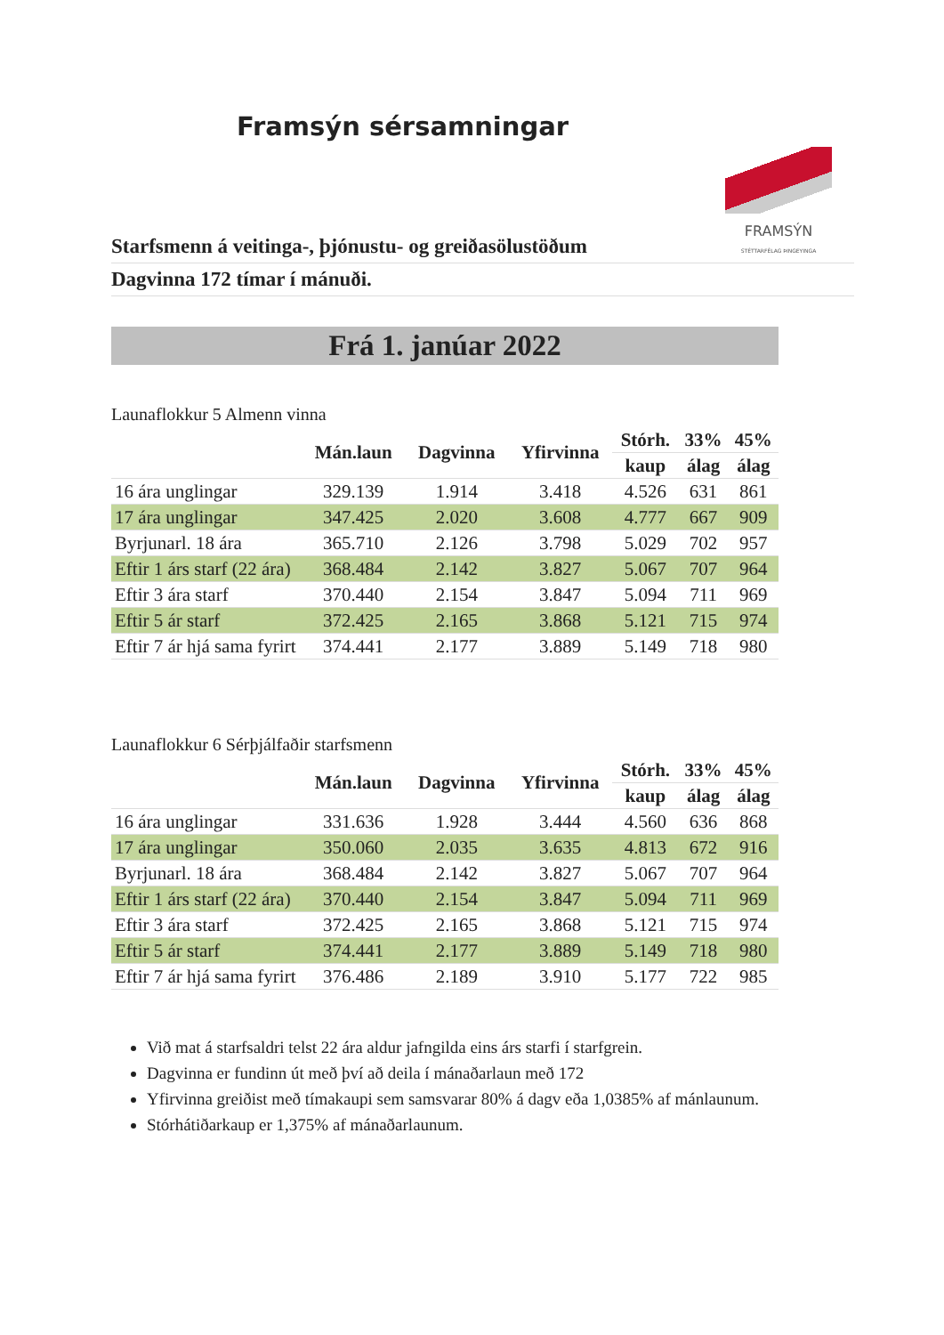Framsýn sérsamningar
FRAMSÝN
STÉTTARFÉLAG ÞINGEYINGA
Starfsmenn á veitinga-, þjónustu- og greiðasölustöðum
Dagvinna 172 tímar í mánuði.
Frá 1. janúar 2022
Launaflokkur 5 Almenn vinna
| | Mán.laun | Dagvinna | Yfirvinna | Stórh. | 33% | 45% |
| --- | --- | --- | --- | --- | --- | --- |
| | | | | kaup | álag | álag |
| 16 ára unglingar | 329.139 | 1.914 | 3.418 | 4.526 | 631 | 861 |
| 17 ára unglingar | 347.425 | 2.020 | 3.608 | 4.777 | 667 | 909 |
| Byrjunarl. 18 ára | 365.710 | 2.126 | 3.798 | 5.029 | 702 | 957 |
| Eftir 1 árs starf (22 ára) | 368.484 | 2.142 | 3.827 | 5.067 | 707 | 964 |
| Eftir 3 ára starf | 370.440 | 2.154 | 3.847 | 5.094 | 711 | 969 |
| Eftir 5 ár starf | 372.425 | 2.165 | 3.868 | 5.121 | 715 | 974 |
| Eftir 7 ár hjá sama fyrirt | 374.441 | 2.177 | 3.889 | 5.149 | 718 | 980 |
Launaflokkur 6 Sérþjálfaðir starfsmenn
| | Mán.laun | Dagvinna | Yfirvinna | Stórh. | 33% | 45% |
| --- | --- | --- | --- | --- | --- | --- |
| | | | | kaup | álag | álag |
| 16 ára unglingar | 331.636 | 1.928 | 3.444 | 4.560 | 636 | 868 |
| 17 ára unglingar | 350.060 | 2.035 | 3.635 | 4.813 | 672 | 916 |
| Byrjunarl. 18 ára | 368.484 | 2.142 | 3.827 | 5.067 | 707 | 964 |
| Eftir 1 árs starf (22 ára) | 370.440 | 2.154 | 3.847 | 5.094 | 711 | 969 |
| Eftir 3 ára starf | 372.425 | 2.165 | 3.868 | 5.121 | 715 | 974 |
| Eftir 5 ár starf | 374.441 | 2.177 | 3.889 | 5.149 | 718 | 980 |
| Eftir 7 ár hjá sama fyrirt | 376.486 | 2.189 | 3.910 | 5.177 | 722 | 985 |
Við mat á starfsaldri telst 22 ára aldur jafngilda eins árs starfi í starfgrein.
Dagvinna er fundinn út með því að deila í mánaðarlaun með 172
Yfirvinna greiðist með tímakaupi sem samsvarar 80% á dagv eða 1,0385% af mánlaunum.
Stórhátiðarkaup er 1,375% af mánaðarlaunum.